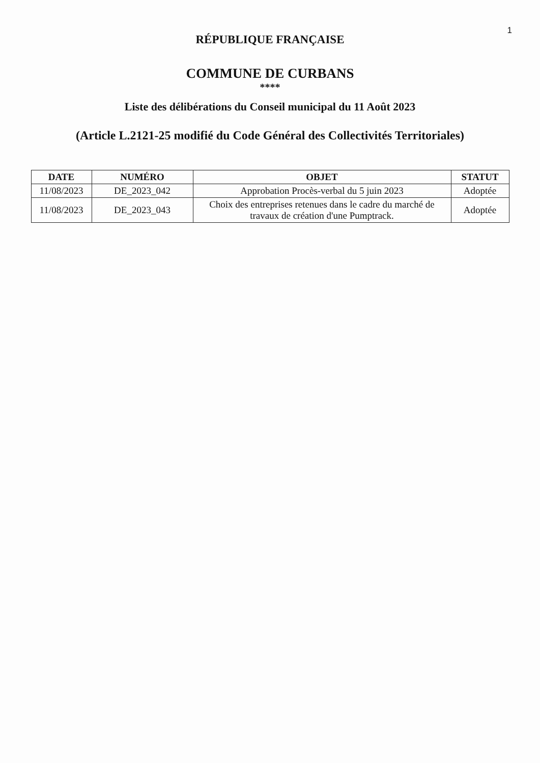1
RÉPUBLIQUE FRANÇAISE
COMMUNE DE CURBANS
****
Liste des délibérations du Conseil municipal du 11 Août 2023
(Article L.2121-25 modifié du Code Général des Collectivités Territoriales)
| DATE | NUMÉRO | OBJET | STATUT |
| --- | --- | --- | --- |
| 11/08/2023 | DE_2023_042 | Approbation Procès-verbal du 5 juin 2023 | Adoptée |
| 11/08/2023 | DE_2023_043 | Choix des entreprises retenues dans le cadre du marché de travaux de création d'une Pumptrack. | Adoptée |